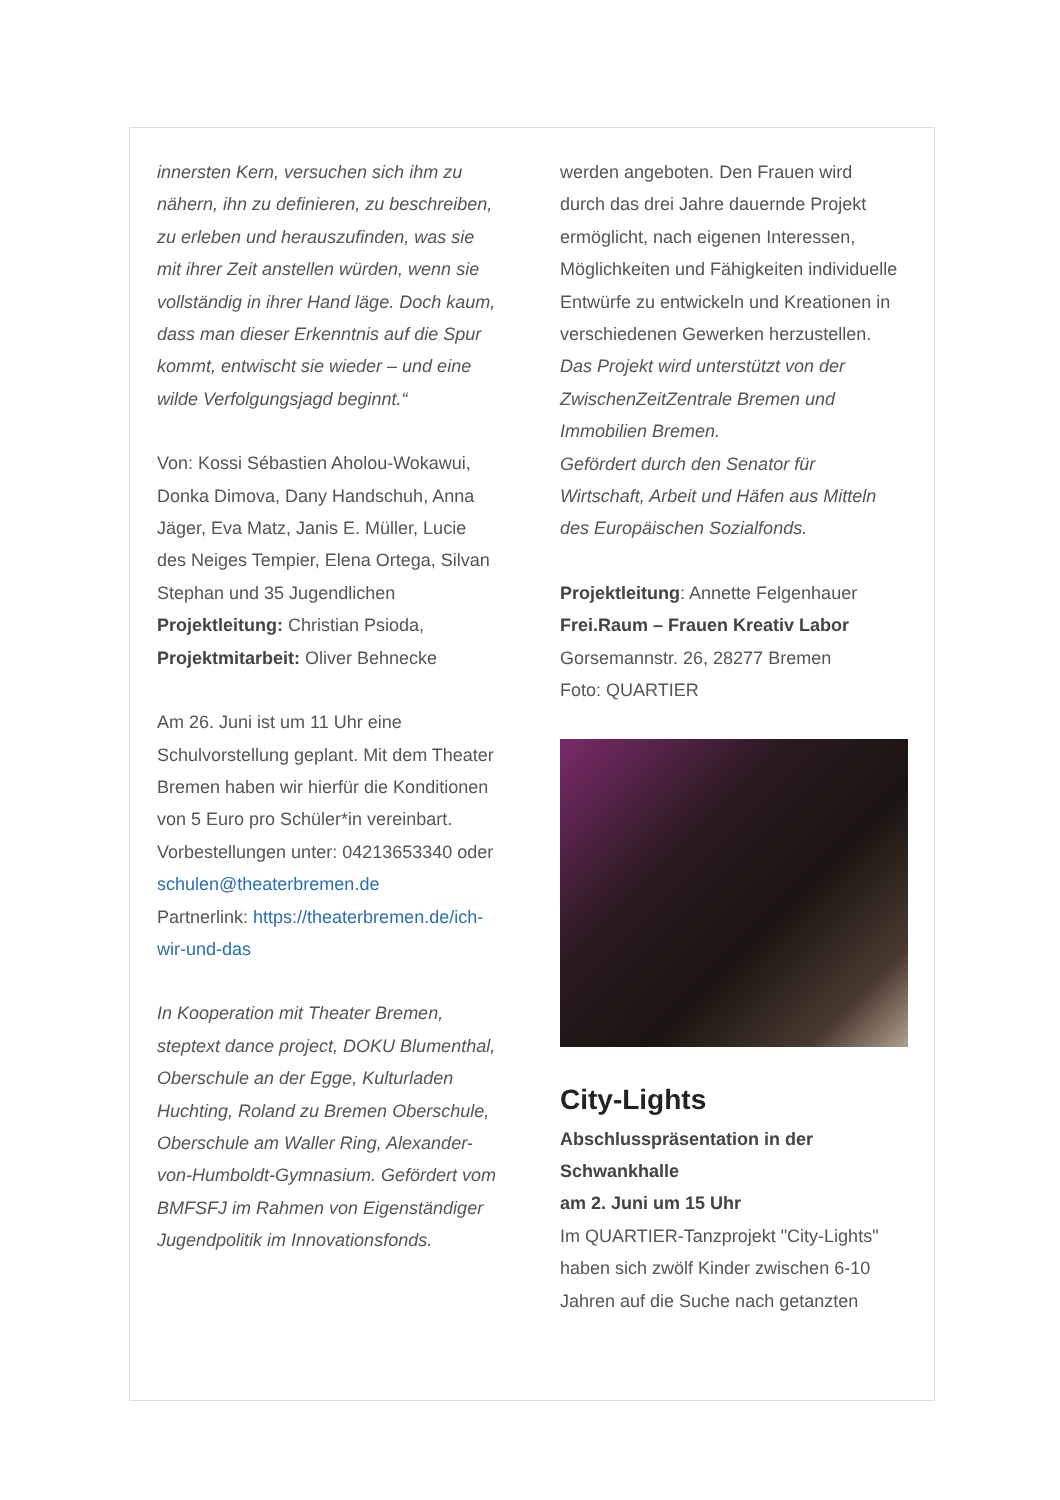innersten Kern, versuchen sich ihm zu nähern, ihn zu definieren, zu beschreiben, zu erleben und herauszufinden, was sie mit ihrer Zeit anstellen würden, wenn sie vollständig in ihrer Hand läge. Doch kaum, dass man dieser Erkenntnis auf die Spur kommt, entwischt sie wieder – und eine wilde Verfolgungsjagd beginnt.“
Von: Kossi Sébastien Aholou-Wokawui, Donka Dimova, Dany Handschuh, Anna Jäger, Eva Matz, Janis E. Müller, Lucie des Neiges Tempier, Elena Ortega, Silvan Stephan und 35 Jugendlichen
Projektleitung: Christian Psioda,
Projektmitarbeit: Oliver Behnecke
Am 26. Juni ist um 11 Uhr eine Schulvorstellung geplant. Mit dem Theater Bremen haben wir hierfür die Konditionen von 5 Euro pro Schüler*in vereinbart. Vorbestellungen unter: 04213653340 oder
schulen@theaterbremen.de
Partnerlink: https://theaterbremen.de/ich-wir-und-das
In Kooperation mit Theater Bremen, steptext dance project, DOKU Blumenthal, Oberschule an der Egge, Kulturladen Huchting, Roland zu Bremen Oberschule, Oberschule am Waller Ring, Alexander-von-Humboldt-Gymnasium. Gefördert vom BMFSFJ im Rahmen von Eigenständiger Jugendpolitik im Innovationsfonds.
werden angeboten. Den Frauen wird durch das drei Jahre dauernde Projekt ermöglicht, nach eigenen Interessen, Möglichkeiten und Fähigkeiten individuelle Entwürfe zu entwickeln und Kreationen in verschiedenen Gewerken herzustellen.
Das Projekt wird unterstützt von der ZwischenZeitZentrale Bremen und Immobilien Bremen.
Gefördert durch den Senator für Wirtschaft, Arbeit und Häfen aus Mitteln des Europäischen Sozialfonds.
Projektleitung: Annette Felgenhauer
Frei.Raum – Frauen Kreativ Labor
Gorsemannstr. 26, 28277 Bremen
Foto: QUARTIER
City-Lights
Abschlusspräsentation in der Schwankhalle
am 2. Juni um 15 Uhr
Im QUARTIER-Tanzprojekt "City-Lights" haben sich zwölf Kinder zwischen 6-10 Jahren auf die Suche nach getanzten